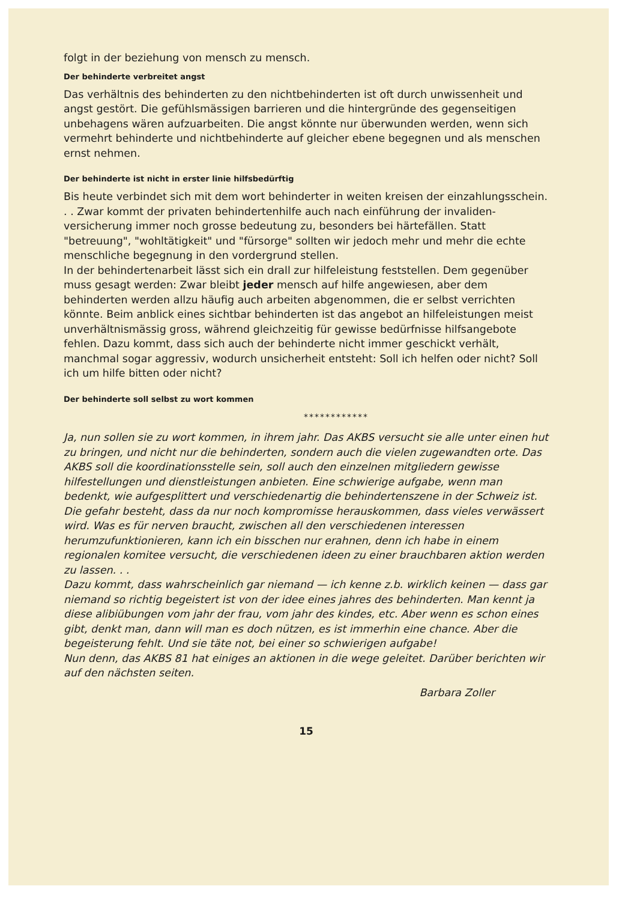folgt in der beziehung von mensch zu mensch.
Der behinderte verbreitet angst
Das verhältnis des behinderten zu den nichtbehinderten ist oft durch unwissenheit und angst gestört. Die gefühlsmässigen barrieren und die hintergründe des gegenseitigen unbehagens wären aufzuarbeiten. Die angst könnte nur überwunden werden, wenn sich vermehrt behinderte und nichtbehinderte auf gleicher ebene begegnen und als menschen ernst nehmen.
Der behinderte ist nicht in erster linie hilfsbedürftig
Bis heute verbindet sich mit dem wort behinderter in weiten kreisen der einzahlungsschein. . . Zwar kommt der privaten behindertenhilfe auch nach einführung der invaliden-versicherung immer noch grosse bedeutung zu, besonders bei härtefällen. Statt "betreuung", "wohltätigkeit" und "fürsorge" sollten wir jedoch mehr und mehr die echte menschliche begegnung in den vordergrund stellen.
In der behindertenarbeit lässt sich ein drall zur hilfeleistung feststellen. Dem gegenüber muss gesagt werden: Zwar bleibt jeder mensch auf hilfe angewiesen, aber dem behinderten werden allzu häufig auch arbeiten abgenommen, die er selbst verrichten könnte. Beim anblick eines sichtbar behinderten ist das angebot an hilfeleistungen meist unverhältnismässig gross, während gleichzeitig für gewisse bedürfnisse hilfsangebote fehlen. Dazu kommt, dass sich auch der behinderte nicht immer geschickt verhält, manchmal sogar aggressiv, wodurch unsicherheit entsteht: Soll ich helfen oder nicht? Soll ich um hilfe bitten oder nicht?
Der behinderte soll selbst zu wort kommen
************
Ja, nun sollen sie zu wort kommen, in ihrem jahr. Das AKBS versucht sie alle unter einen hut zu bringen, und nicht nur die behinderten, sondern auch die vielen zugewandten orte. Das AKBS soll die koordinationsstelle sein, soll auch den einzelnen mitgliedern gewisse hilfestellungen und dienstleistungen anbieten. Eine schwierige aufgabe, wenn man bedenkt, wie aufgesplittert und verschiedenartig die behindertenszene in der Schweiz ist. Die gefahr besteht, dass da nur noch kompromisse herauskommen, dass vieles verwässert wird. Was es für nerven braucht, zwischen all den verschiedenen interessen herumzufunktionieren, kann ich ein bisschen nur erahnen, denn ich habe in einem regionalen komitee versucht, die verschiedenen ideen zu einer brauchbaren aktion werden zu lassen. . .
Dazu kommt, dass wahrscheinlich gar niemand — ich kenne z.b. wirklich keinen — dass gar niemand so richtig begeistert ist von der idee eines jahres des behinderten. Man kennt ja diese alibiübungen vom jahr der frau, vom jahr des kindes, etc. Aber wenn es schon eines gibt, denkt man, dann will man es doch nützen, es ist immerhin eine chance. Aber die begeisterung fehlt. Und sie täte not, bei einer so schwierigen aufgabe!
Nun denn, das AKBS 81 hat einiges an aktionen in die wege geleitet. Darüber berichten wir auf den nächsten seiten.
Barbara Zoller
15